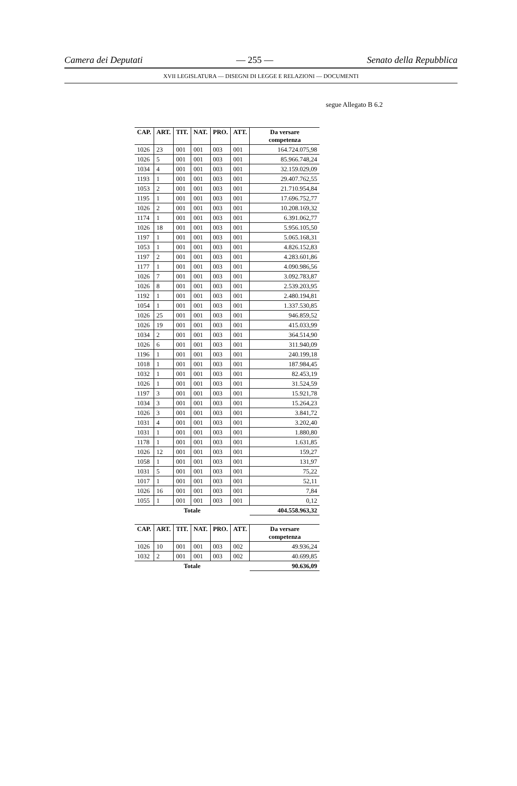Camera dei Deputati — 255 — Senato della Repubblica
XVII LEGISLATURA — DISEGNI DI LEGGE E RELAZIONI — DOCUMENTI
segue Allegato B 6.2
| CAP. | ART. | TIT. | NAT. | PRO. | ATT. | Da versare competenza |
| --- | --- | --- | --- | --- | --- | --- |
| 1026 | 23 | 001 | 001 | 003 | 001 | 164.724.075,98 |
| 1026 | 5 | 001 | 001 | 003 | 001 | 85.966.748,24 |
| 1034 | 4 | 001 | 001 | 003 | 001 | 32.159.029,09 |
| 1193 | 1 | 001 | 001 | 003 | 001 | 29.407.762,55 |
| 1053 | 2 | 001 | 001 | 003 | 001 | 21.710.954,84 |
| 1195 | 1 | 001 | 001 | 003 | 001 | 17.696.752,77 |
| 1026 | 2 | 001 | 001 | 003 | 001 | 10.208.169,32 |
| 1174 | 1 | 001 | 001 | 003 | 001 | 6.391.062,77 |
| 1026 | 18 | 001 | 001 | 003 | 001 | 5.956.105,50 |
| 1197 | 1 | 001 | 001 | 003 | 001 | 5.065.168,31 |
| 1053 | 1 | 001 | 001 | 003 | 001 | 4.826.152,83 |
| 1197 | 2 | 001 | 001 | 003 | 001 | 4.283.601,86 |
| 1177 | 1 | 001 | 001 | 003 | 001 | 4.090.986,56 |
| 1026 | 7 | 001 | 001 | 003 | 001 | 3.092.783,87 |
| 1026 | 8 | 001 | 001 | 003 | 001 | 2.539.203,95 |
| 1192 | 1 | 001 | 001 | 003 | 001 | 2.480.194,81 |
| 1054 | 1 | 001 | 001 | 003 | 001 | 1.337.530,85 |
| 1026 | 25 | 001 | 001 | 003 | 001 | 946.859,52 |
| 1026 | 19 | 001 | 001 | 003 | 001 | 415.033,99 |
| 1034 | 2 | 001 | 001 | 003 | 001 | 364.514,90 |
| 1026 | 6 | 001 | 001 | 003 | 001 | 311.940,09 |
| 1196 | 1 | 001 | 001 | 003 | 001 | 240.199,18 |
| 1018 | 1 | 001 | 001 | 003 | 001 | 187.984,45 |
| 1032 | 1 | 001 | 001 | 003 | 001 | 82.453,19 |
| 1026 | 1 | 001 | 001 | 003 | 001 | 31.524,59 |
| 1197 | 3 | 001 | 001 | 003 | 001 | 15.921,78 |
| 1034 | 3 | 001 | 001 | 003 | 001 | 15.264,23 |
| 1026 | 3 | 001 | 001 | 003 | 001 | 3.841,72 |
| 1031 | 4 | 001 | 001 | 003 | 001 | 3.202,40 |
| 1031 | 1 | 001 | 001 | 003 | 001 | 1.880,80 |
| 1178 | 1 | 001 | 001 | 003 | 001 | 1.631,85 |
| 1026 | 12 | 001 | 001 | 003 | 001 | 159,27 |
| 1058 | 1 | 001 | 001 | 003 | 001 | 131,97 |
| 1031 | 5 | 001 | 001 | 003 | 001 | 75,22 |
| 1017 | 1 | 001 | 001 | 003 | 001 | 52,11 |
| 1026 | 16 | 001 | 001 | 003 | 001 | 7,84 |
| 1055 | 1 | 001 | 001 | 003 | 001 | 0,12 |
| Totale | | | | | | 404.558.963,32 |
| CAP. | ART. | TIT. | NAT. | PRO. | ATT. | Da versare competenza |
| --- | --- | --- | --- | --- | --- | --- |
| 1026 | 10 | 001 | 001 | 003 | 002 | 49.936,24 |
| 1032 | 2 | 001 | 001 | 003 | 002 | 40.699,85 |
| Totale | | | | | | 90.636,09 |